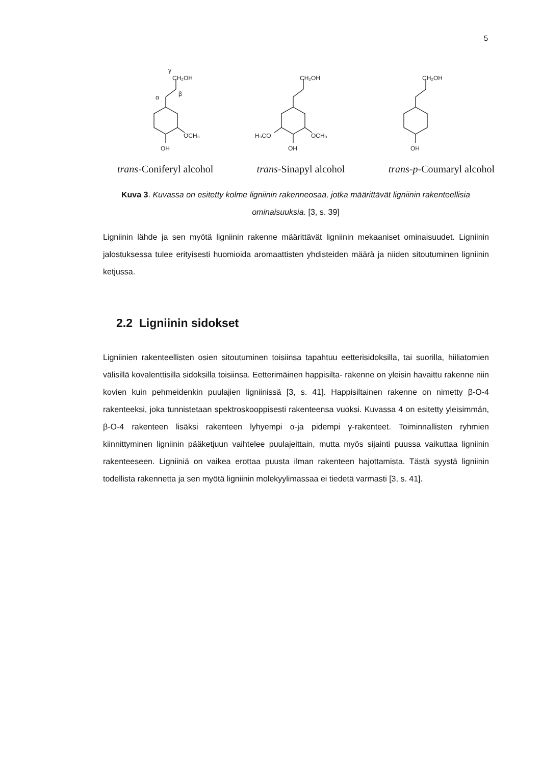5
CH₂OH
OCH₃
OH
α
β
γ
CH₂OH
OCH₃
H₃CO
OH
CH₂OH
OH
trans-Coniferyl alcohol trans-Sinapyl alcohol trans-p-Coumaryl alcohol
Kuva 3. Kuvassa on esitetty kolme ligniinin rakenneosaa, jotka määrittävät ligniinin rakenteellisia ominaisuuksia. [3, s. 39]
Ligniinin lähde ja sen myötä ligniinin rakenne määrittävät ligniinin mekaaniset ominaisuudet. Ligniinin jalostuksessa tulee erityisesti huomioida aromaattisten yhdisteiden määrä ja niiden sitoutuminen ligniinin ketjussa.
2.2 Ligniinin sidokset
Ligniinien rakenteellisten osien sitoutuminen toisiinsa tapahtuu eetterisidoksilla, tai suorilla, hiiliatomien välisillä kovalenttisilla sidoksilla toisiinsa. Eetterimäinen happisilta- rakenne on yleisin havaittu rakenne niin kovien kuin pehmeidenkin puulajien ligniinissä [3, s. 41]. Happisiltainen rakenne on nimetty β-O-4 rakenteeksi, joka tunnistetaan spektroskooppisesti rakenteensa vuoksi. Kuvassa 4 on esitetty yleisimmän, β-O-4 rakenteen lisäksi rakenteen lyhyempi α-ja pidempi γ-rakenteet. Toiminnallisten ryhmien kiinnittyminen ligniinin pääketjuun vaihtelee puulajeittain, mutta myös sijainti puussa vaikuttaa ligniinin rakenteeseen. Ligniiniä on vaikea erottaa puusta ilman rakenteen hajottamista. Tästä syystä ligniinin todellista rakennetta ja sen myötä ligniinin molekyylimassaa ei tiedetä varmasti [3, s. 41].